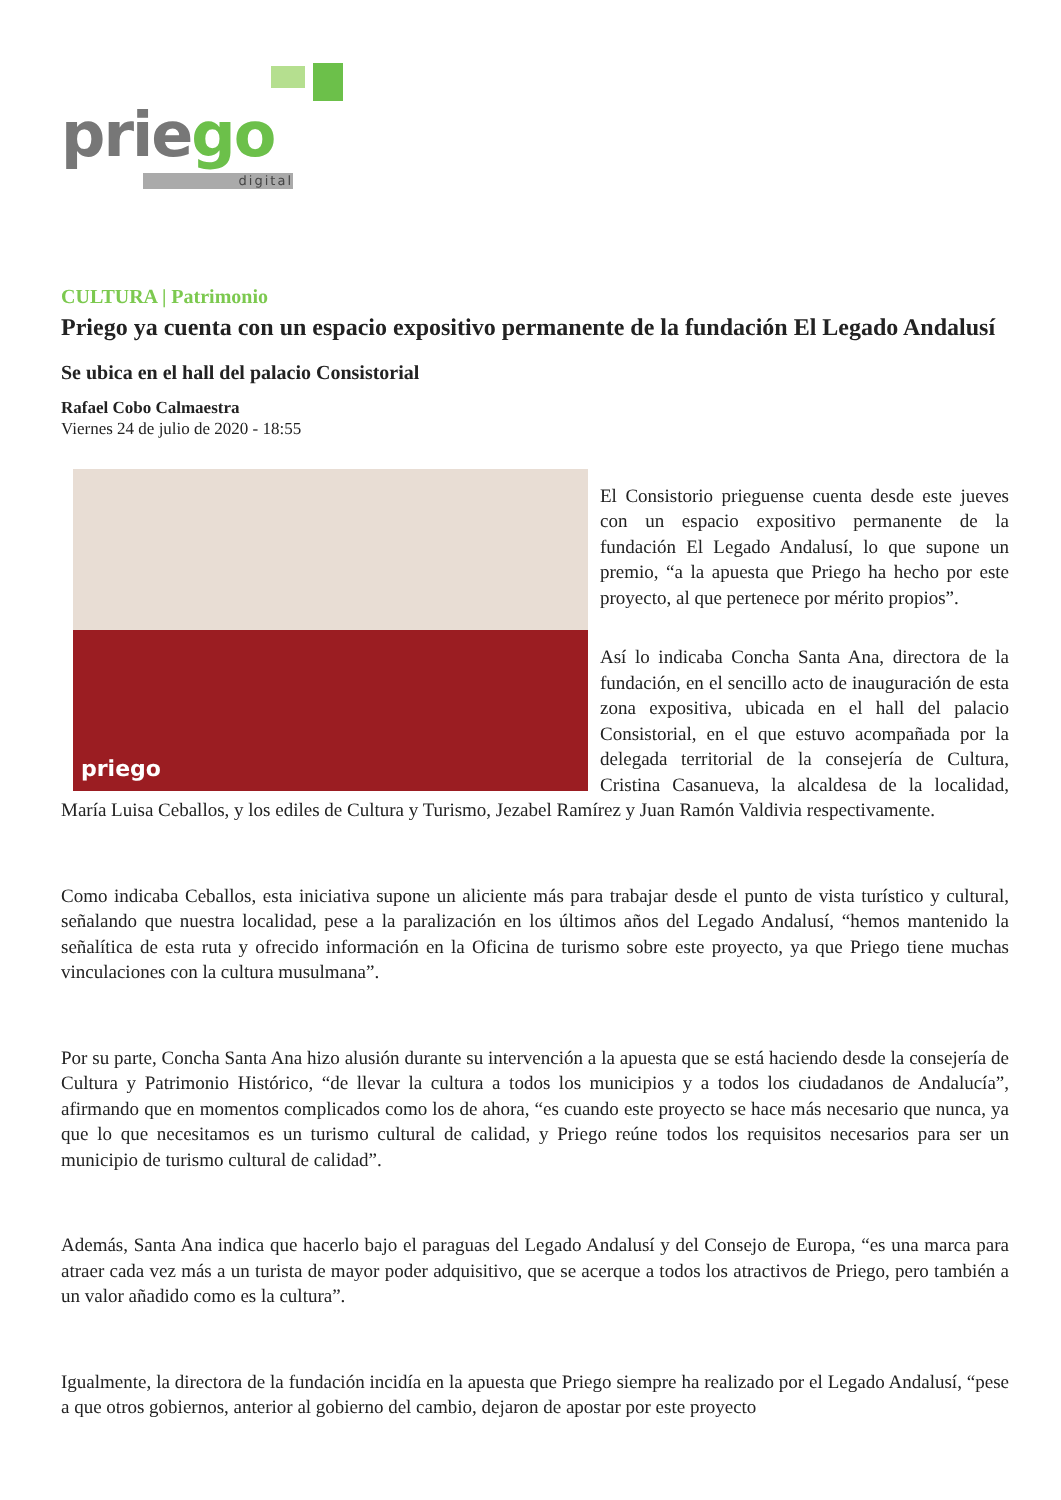priego
digital
CULTURA | Patrimonio
Priego ya cuenta con un espacio expositivo permanente de la fundación El Legado Andalusí
Se ubica en el hall del palacio Consistorial
Rafael Cobo Calmaestra
Viernes 24 de julio de 2020 - 18:55
priego
El Consistorio prieguense cuenta desde este jueves con un espacio expositivo permanente de la fundación El Legado Andalusí, lo que supone un premio, “a la apuesta que Priego ha hecho por este proyecto, al que pertenece por mérito propios”.
Así lo indicaba Concha Santa Ana, directora de la fundación, en el sencillo acto de inauguración de esta zona expositiva, ubicada en el hall del palacio Consistorial, en el que estuvo acompañada por la delegada territorial de la consejería de Cultura, Cristina Casanueva, la alcaldesa de la localidad, María Luisa Ceballos, y los ediles de Cultura y Turismo, Jezabel Ramírez y Juan Ramón Valdivia respectivamente.
Como indicaba Ceballos, esta iniciativa supone un aliciente más para trabajar desde el punto de vista turístico y cultural, señalando que nuestra localidad, pese a la paralización en los últimos años del Legado Andalusí, “hemos mantenido la señalítica de esta ruta y ofrecido información en la Oficina de turismo sobre este proyecto, ya que Priego tiene muchas vinculaciones con la cultura musulmana”.
Por su parte, Concha Santa Ana hizo alusión durante su intervención a la apuesta que se está haciendo desde la consejería de Cultura y Patrimonio Histórico, “de llevar la cultura a todos los municipios y a todos los ciudadanos de Andalucía”, afirmando que en momentos complicados como los de ahora, “es cuando este proyecto se hace más necesario que nunca, ya que lo que necesitamos es un turismo cultural de calidad, y Priego reúne todos los requisitos necesarios para ser un municipio de turismo cultural de calidad”.
Además, Santa Ana indica que hacerlo bajo el paraguas del Legado Andalusí y del Consejo de Europa, “es una marca para atraer cada vez más a un turista de mayor poder adquisitivo, que se acerque a todos los atractivos de Priego, pero también a un valor añadido como es la cultura”.
Igualmente, la directora de la fundación incidía en la apuesta que Priego siempre ha realizado por el Legado Andalusí, “pese a que otros gobiernos, anterior al gobierno del cambio, dejaron de apostar por este proyecto